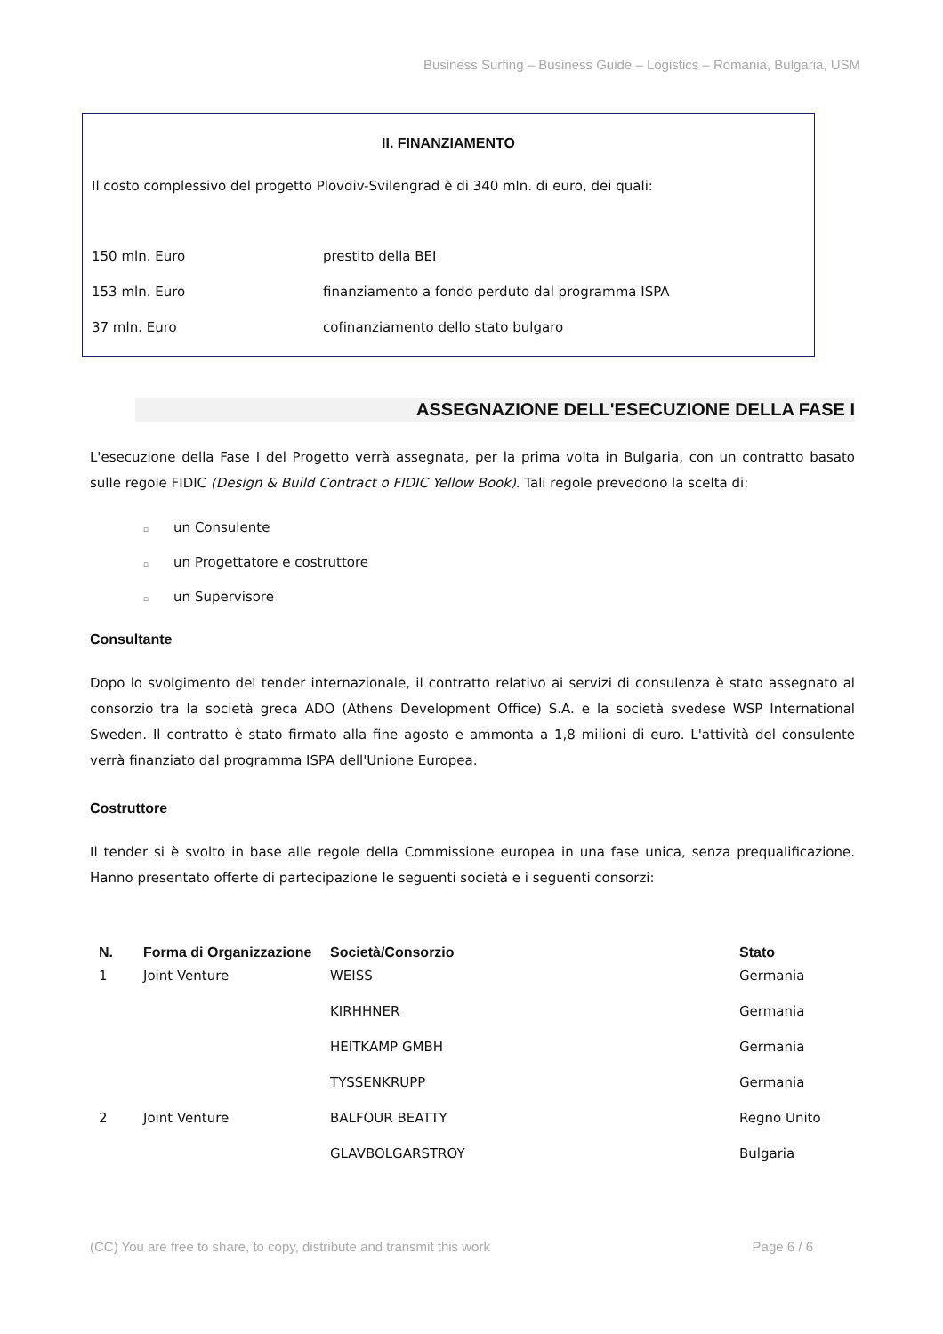Business Surfing – Business Guide – Logistics – Romania, Bulgaria, USM
II. FINANZIAMENTO
Il costo complessivo del progetto Plovdiv-Svilengrad è di 340 mln. di euro, dei quali:
| 150 mln. Euro | prestito della BEI |
| 153 mln. Euro | finanziamento a fondo perduto dal programma ISPA |
| 37 mln. Euro | cofinanziamento dello stato bulgaro |
ASSEGNAZIONE DELL'ESECUZIONE DELLA FASE I
L'esecuzione della Fase I del Progetto verrà assegnata, per la prima volta in Bulgaria, con un contratto basato sulle regole FIDIC (Design & Build Contract o FIDIC Yellow Book). Tali regole prevedono la scelta di:
▫ un Consulente
▫ un Progettatore e costruttore
▫ un Supervisore
Consultante
Dopo lo svolgimento del tender internazionale, il contratto relativo ai servizi di consulenza è stato assegnato al consorzio tra la società greca ADO (Athens Development Office) S.A. e la società svedese WSP International Sweden. Il contratto è stato firmato alla fine agosto e ammonta a 1,8 milioni di euro. L'attività del consulente verrà finanziato dal programma ISPA dell'Unione Europea.
Costruttore
Il tender si è svolto in base alle regole della Commissione europea in una fase unica, senza prequalificazione. Hanno presentato offerte di partecipazione le seguenti società e i seguenti consorzi:
| N. | Forma di Organizzazione | Società/Consorzio | Stato |
| --- | --- | --- | --- |
| 1 | Joint Venture | WEISS | Germania |
| | | KIRHHNER | Germania |
| | | HEITKAMP GMBH | Germania |
| | | TYSSENKRUPP | Germania |
| 2 | Joint Venture | BALFOUR BEATTY | Regno Unito |
| | | GLAVBOLGARSTROY | Bulgaria |
(CC) You are free to share, to copy, distribute and transmit this work Page 6 / 6